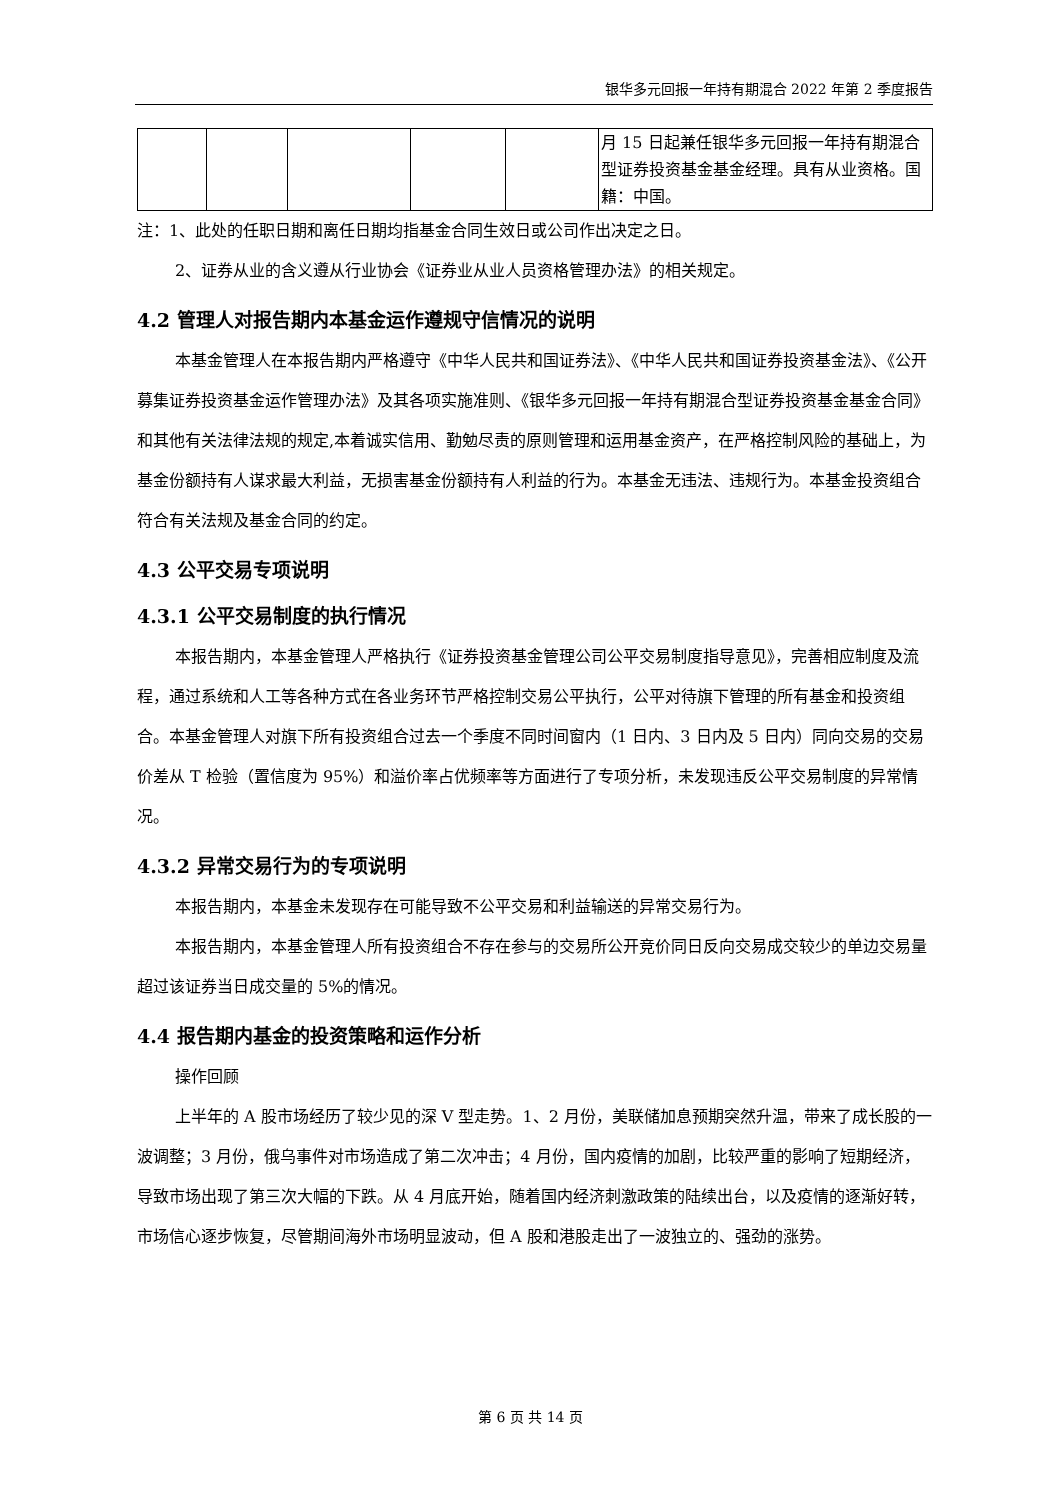银华多元回报一年持有期混合 2022 年第 2 季度报告
| | | | | | 月 15 日起兼任银华多元回报一年持有期混合型证券投资基金基金经理。具有从业资格。国籍：中国。 |
注：1、此处的任职日期和离任日期均指基金合同生效日或公司作出决定之日。
2、证券从业的含义遵从行业协会《证券业从业人员资格管理办法》的相关规定。
4.2 管理人对报告期内本基金运作遵规守信情况的说明
本基金管理人在本报告期内严格遵守《中华人民共和国证券法》、《中华人民共和国证券投资基金法》、《公开募集证券投资基金运作管理办法》及其各项实施准则、《银华多元回报一年持有期混合型证券投资基金基金合同》和其他有关法律法规的规定,本着诚实信用、勤勉尽责的原则管理和运用基金资产，在严格控制风险的基础上，为基金份额持有人谋求最大利益，无损害基金份额持有人利益的行为。本基金无违法、违规行为。本基金投资组合符合有关法规及基金合同的约定。
4.3 公平交易专项说明
4.3.1 公平交易制度的执行情况
本报告期内，本基金管理人严格执行《证券投资基金管理公司公平交易制度指导意见》，完善相应制度及流程，通过系统和人工等各种方式在各业务环节严格控制交易公平执行，公平对待旗下管理的所有基金和投资组合。本基金管理人对旗下所有投资组合过去一个季度不同时间窗内（1 日内、3 日内及 5 日内）同向交易的交易价差从 T 检验（置信度为 95%）和溢价率占优频率等方面进行了专项分析，未发现违反公平交易制度的异常情况。
4.3.2 异常交易行为的专项说明
本报告期内，本基金未发现存在可能导致不公平交易和利益输送的异常交易行为。
本报告期内，本基金管理人所有投资组合不存在参与的交易所公开竞价同日反向交易成交较少的单边交易量超过该证券当日成交量的 5%的情况。
4.4 报告期内基金的投资策略和运作分析
操作回顾
上半年的 A 股市场经历了较少见的深 V 型走势。1、2 月份，美联储加息预期突然升温，带来了成长股的一波调整；3 月份，俄乌事件对市场造成了第二次冲击；4 月份，国内疫情的加剧，比较严重的影响了短期经济，导致市场出现了第三次大幅的下跌。从 4 月底开始，随着国内经济刺激政策的陆续出台，以及疫情的逐渐好转，市场信心逐步恢复，尽管期间海外市场明显波动，但 A 股和港股走出了一波独立的、强劲的涨势。
第 6 页 共 14 页